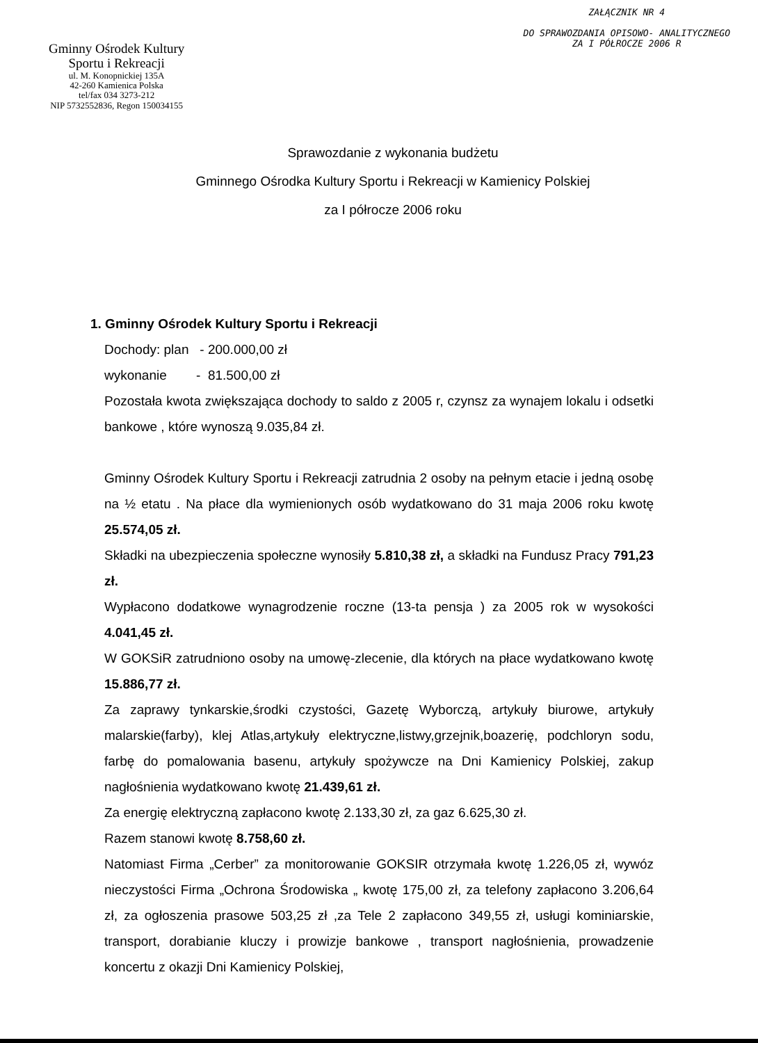Gminny Ośrodek Kultury
Sportu i Rekreacji
ul. M. Konopnickiej 135A
42-260 Kamienica Polska
tel/fax 034 3273-212
NIP 5732552836, Regon 150034155
ZAŁĄCZNIK NR 4
DO SPRAWOZDANIA OPISOWO- ANALITYCZNEGO
ZA I PÓŁROCZE 2006 R
Sprawozdanie z wykonania budżetu
Gminnego Ośrodka Kultury Sportu i Rekreacji w Kamienicy Polskiej
za I półrocze 2006 roku
1. Gminny Ośrodek Kultury Sportu i Rekreacji
Dochody: plan - 200.000,00 zł
wykonanie - 81.500,00 zł
Pozostała kwota zwiększająca dochody to saldo z 2005 r, czynsz za wynajem lokalu i odsetki bankowe , które wynoszą 9.035,84 zł.
Gminny Ośrodek Kultury Sportu i Rekreacji zatrudnia 2 osoby na pełnym etacie i jedną osobę na ½ etatu . Na płace dla wymienionych osób wydatkowano do 31 maja 2006 roku kwotę 25.574,05 zł.
Składki na ubezpieczenia społeczne wynosiły 5.810,38 zł, a składki na Fundusz Pracy 791,23 zł.
Wypłacono dodatkowe wynagrodzenie roczne (13-ta pensja ) za 2005 rok w wysokości 4.041,45 zł.
W GOKSiR zatrudniono osoby na umowę-zlecenie, dla których na płace wydatkowano kwotę 15.886,77 zł.
Za zaprawy tynkarskie,środki czystości, Gazetę Wyborczą, artykuły biurowe, artykuły malarskie(farby), klej Atlas,artykuły elektryczne,listwy,grzejnik,boazerię, podchloryn sodu, farbę do pomalowania basenu, artykuły spożywcze na Dni Kamienicy Polskiej, zakup nagłośnienia wydatkowano kwotę 21.439,61 zł.
Za energię elektryczną zapłacono kwotę 2.133,30 zł, za gaz 6.625,30 zł.
Razem stanowi kwotę 8.758,60 zł.
Natomiast Firma „Cerber” za monitorowanie GOKSIR otrzymała kwotę 1.226,05 zł, wywóz nieczystości Firma „Ochrona Środowiska „ kwotę 175,00 zł, za telefony zapłacono 3.206,64 zł, za ogłoszenia prasowe 503,25 zł ,za Tele 2 zapłacono 349,55 zł, usługi kominiarskie, transport, dorabianie kluczy i prowizje bankowe , transport nagłośnienia, prowadzenie koncertu z okazji Dni Kamienicy Polskiej,